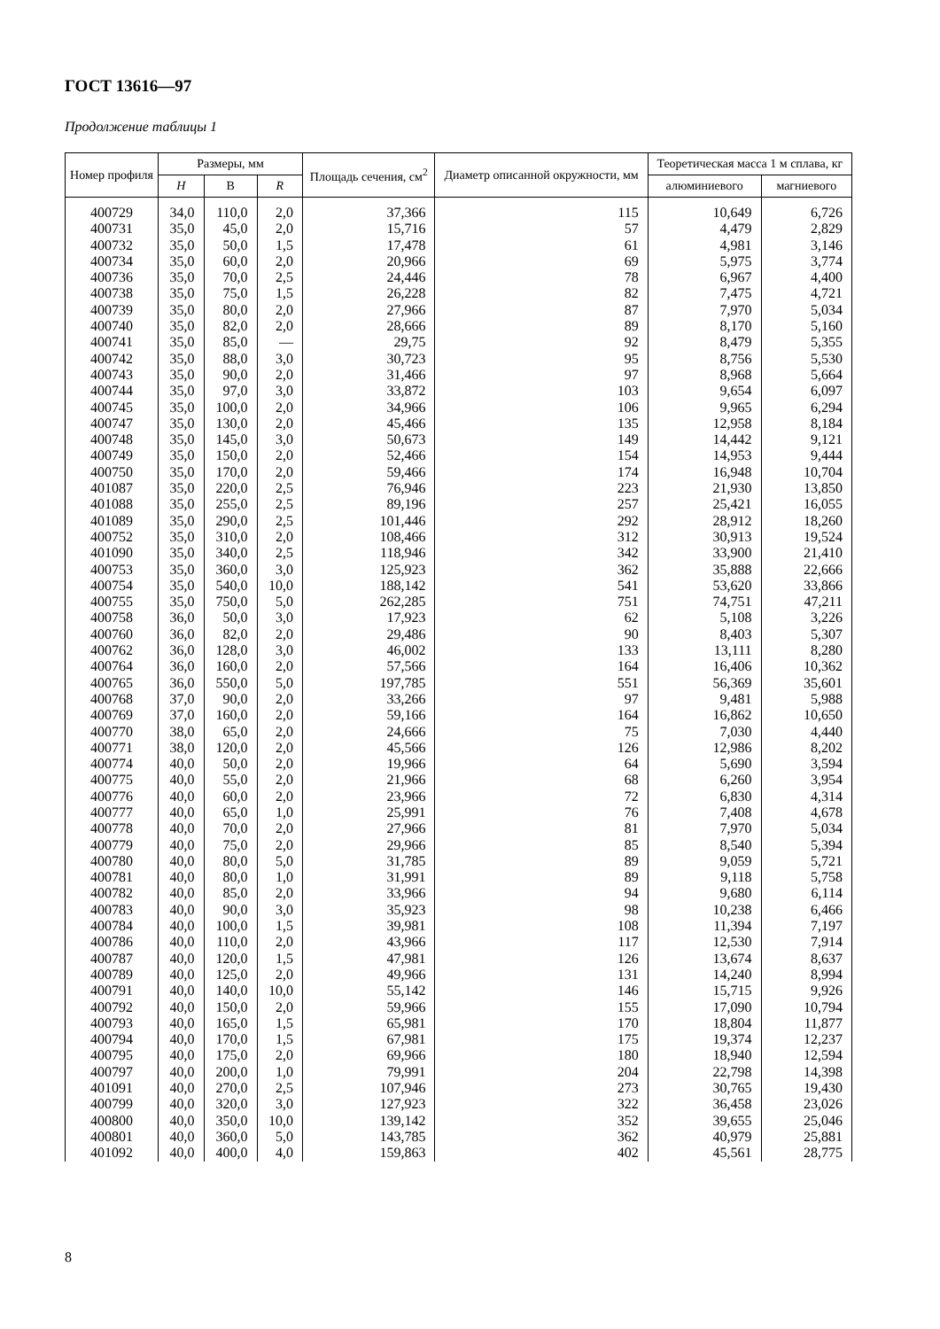ГОСТ 13616—97
Продолжение таблицы 1
| Номер профиля | Размеры, мм | | | Площадь сечения, см<sup>2</sup> | Диаметр описанной окружности, мм | Теоретическая масса 1 м сплава, кг | |
| --- | --- | --- | --- | --- | --- | --- | --- |
| | H | B | R | | | алюминиевого | магниевого |
| 400729 | 34,0 | 110,0 | 2,0 | 37,366 | 115 | 10,649 | 6,726 |
| 400731 | 35,0 | 45,0 | 2,0 | 15,716 | 57 | 4,479 | 2,829 |
| 400732 | 35,0 | 50,0 | 1,5 | 17,478 | 61 | 4,981 | 3,146 |
| 400734 | 35,0 | 60,0 | 2,0 | 20,966 | 69 | 5,975 | 3,774 |
| 400736 | 35,0 | 70,0 | 2,5 | 24,446 | 78 | 6,967 | 4,400 |
| 400738 | 35,0 | 75,0 | 1,5 | 26,228 | 82 | 7,475 | 4,721 |
| 400739 | 35,0 | 80,0 | 2,0 | 27,966 | 87 | 7,970 | 5,034 |
| 400740 | 35,0 | 82,0 | 2,0 | 28,666 | 89 | 8,170 | 5,160 |
| 400741 | 35,0 | 85,0 | — | 29,75 | 92 | 8,479 | 5,355 |
| 400742 | 35,0 | 88,0 | 3,0 | 30,723 | 95 | 8,756 | 5,530 |
| 400743 | 35,0 | 90,0 | 2,0 | 31,466 | 97 | 8,968 | 5,664 |
| 400744 | 35,0 | 97,0 | 3,0 | 33,872 | 103 | 9,654 | 6,097 |
| 400745 | 35,0 | 100,0 | 2,0 | 34,966 | 106 | 9,965 | 6,294 |
| 400747 | 35,0 | 130,0 | 2,0 | 45,466 | 135 | 12,958 | 8,184 |
| 400748 | 35,0 | 145,0 | 3,0 | 50,673 | 149 | 14,442 | 9,121 |
| 400749 | 35,0 | 150,0 | 2,0 | 52,466 | 154 | 14,953 | 9,444 |
| 400750 | 35,0 | 170,0 | 2,0 | 59,466 | 174 | 16,948 | 10,704 |
| 401087 | 35,0 | 220,0 | 2,5 | 76,946 | 223 | 21,930 | 13,850 |
| 401088 | 35,0 | 255,0 | 2,5 | 89,196 | 257 | 25,421 | 16,055 |
| 401089 | 35,0 | 290,0 | 2,5 | 101,446 | 292 | 28,912 | 18,260 |
| 400752 | 35,0 | 310,0 | 2,0 | 108,466 | 312 | 30,913 | 19,524 |
| 401090 | 35,0 | 340,0 | 2,5 | 118,946 | 342 | 33,900 | 21,410 |
| 400753 | 35,0 | 360,0 | 3,0 | 125,923 | 362 | 35,888 | 22,666 |
| 400754 | 35,0 | 540,0 | 10,0 | 188,142 | 541 | 53,620 | 33,866 |
| 400755 | 35,0 | 750,0 | 5,0 | 262,285 | 751 | 74,751 | 47,211 |
| 400758 | 36,0 | 50,0 | 3,0 | 17,923 | 62 | 5,108 | 3,226 |
| 400760 | 36,0 | 82,0 | 2,0 | 29,486 | 90 | 8,403 | 5,307 |
| 400762 | 36,0 | 128,0 | 3,0 | 46,002 | 133 | 13,111 | 8,280 |
| 400764 | 36,0 | 160,0 | 2,0 | 57,566 | 164 | 16,406 | 10,362 |
| 400765 | 36,0 | 550,0 | 5,0 | 197,785 | 551 | 56,369 | 35,601 |
| 400768 | 37,0 | 90,0 | 2,0 | 33,266 | 97 | 9,481 | 5,988 |
| 400769 | 37,0 | 160,0 | 2,0 | 59,166 | 164 | 16,862 | 10,650 |
| 400770 | 38,0 | 65,0 | 2,0 | 24,666 | 75 | 7,030 | 4,440 |
| 400771 | 38,0 | 120,0 | 2,0 | 45,566 | 126 | 12,986 | 8,202 |
| 400774 | 40,0 | 50,0 | 2,0 | 19,966 | 64 | 5,690 | 3,594 |
| 400775 | 40,0 | 55,0 | 2,0 | 21,966 | 68 | 6,260 | 3,954 |
| 400776 | 40,0 | 60,0 | 2,0 | 23,966 | 72 | 6,830 | 4,314 |
| 400777 | 40,0 | 65,0 | 1,0 | 25,991 | 76 | 7,408 | 4,678 |
| 400778 | 40,0 | 70,0 | 2,0 | 27,966 | 81 | 7,970 | 5,034 |
| 400779 | 40,0 | 75,0 | 2,0 | 29,966 | 85 | 8,540 | 5,394 |
| 400780 | 40,0 | 80,0 | 5,0 | 31,785 | 89 | 9,059 | 5,721 |
| 400781 | 40,0 | 80,0 | 1,0 | 31,991 | 89 | 9,118 | 5,758 |
| 400782 | 40,0 | 85,0 | 2,0 | 33,966 | 94 | 9,680 | 6,114 |
| 400783 | 40,0 | 90,0 | 3,0 | 35,923 | 98 | 10,238 | 6,466 |
| 400784 | 40,0 | 100,0 | 1,5 | 39,981 | 108 | 11,394 | 7,197 |
| 400786 | 40,0 | 110,0 | 2,0 | 43,966 | 117 | 12,530 | 7,914 |
| 400787 | 40,0 | 120,0 | 1,5 | 47,981 | 126 | 13,674 | 8,637 |
| 400789 | 40,0 | 125,0 | 2,0 | 49,966 | 131 | 14,240 | 8,994 |
| 400791 | 40,0 | 140,0 | 10,0 | 55,142 | 146 | 15,715 | 9,926 |
| 400792 | 40,0 | 150,0 | 2,0 | 59,966 | 155 | 17,090 | 10,794 |
| 400793 | 40,0 | 165,0 | 1,5 | 65,981 | 170 | 18,804 | 11,877 |
| 400794 | 40,0 | 170,0 | 1,5 | 67,981 | 175 | 19,374 | 12,237 |
| 400795 | 40,0 | 175,0 | 2,0 | 69,966 | 180 | 18,940 | 12,594 |
| 400797 | 40,0 | 200,0 | 1,0 | 79,991 | 204 | 22,798 | 14,398 |
| 401091 | 40,0 | 270,0 | 2,5 | 107,946 | 273 | 30,765 | 19,430 |
| 400799 | 40,0 | 320,0 | 3,0 | 127,923 | 322 | 36,458 | 23,026 |
| 400800 | 40,0 | 350,0 | 10,0 | 139,142 | 352 | 39,655 | 25,046 |
| 400801 | 40,0 | 360,0 | 5,0 | 143,785 | 362 | 40,979 | 25,881 |
| 401092 | 40,0 | 400,0 | 4,0 | 159,863 | 402 | 45,561 | 28,775 |
8